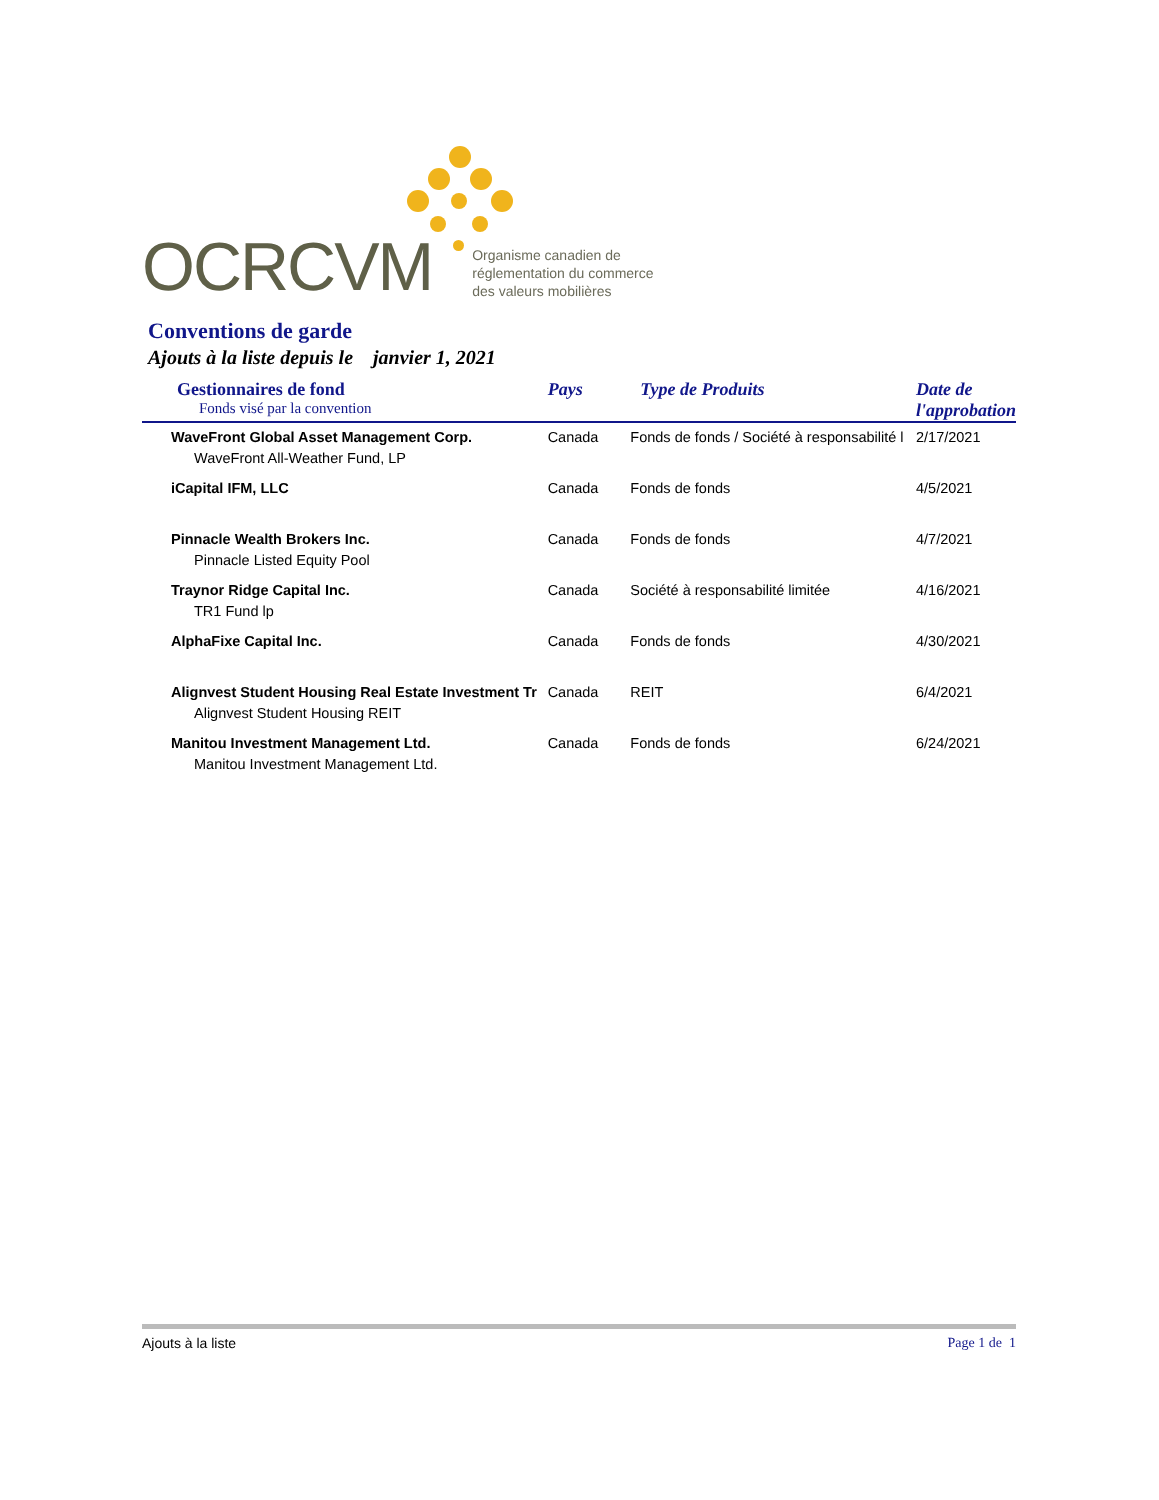OCRCVM
Organisme canadien de
réglementation du commerce
des valeurs mobilières
Conventions de garde
Ajouts à la liste depuis le janvier 1, 2021
| Gestionnaires de fond Fonds visé par la convention | Pays | Type de Produits | Date de l'approbation |
| --- | --- | --- | --- |
| WaveFront Global Asset Management Corp. WaveFront All-Weather Fund, LP | Canada | Fonds de fonds / Société à responsabilité l | 2/17/2021 |
| iCapital IFM, LLC | Canada | Fonds de fonds | 4/5/2021 |
| Pinnacle Wealth Brokers Inc. Pinnacle Listed Equity Pool | Canada | Fonds de fonds | 4/7/2021 |
| Traynor Ridge Capital Inc. TR1 Fund lp | Canada | Société à responsabilité limitée | 4/16/2021 |
| AlphaFixe Capital Inc. | Canada | Fonds de fonds | 4/30/2021 |
| Alignvest Student Housing Real Estate Investment Tr Alignvest Student Housing REIT | Canada | REIT | 6/4/2021 |
| Manitou Investment Management Ltd. Manitou Investment Management Ltd. | Canada | Fonds de fonds | 6/24/2021 |
Ajouts à la liste Page 1 de 1